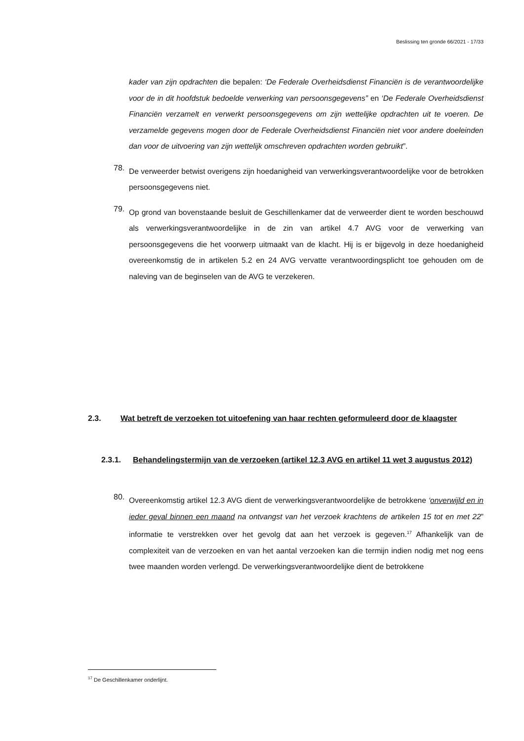Beslissing ten gronde 66/2021 - 17/33
kader van zijn opdrachten die bepalen: ‘De Federale Overheidsdienst Financiën is de verantwoordelijke voor de in dit hoofdstuk bedoelde verwerking van persoonsgegevens” en ‘De Federale Overheidsdienst Financiën verzamelt en verwerkt persoonsgegevens om zijn wettelijke opdrachten uit te voeren. De verzamelde gegevens mogen door de Federale Overheidsdienst Financiën niet voor andere doeleinden dan voor de uitvoering van zijn wettelijk omschreven opdrachten worden gebruikt”.
78.
De verweerder betwist overigens zijn hoedanigheid van verwerkingsverantwoordelijke voor de betrokken persoonsgegevens niet.
79.
Op grond van bovenstaande besluit de Geschillenkamer dat de verweerder dient te worden beschouwd als verwerkingsverantwoordelijke in de zin van artikel 4.7 AVG voor de verwerking van persoonsgegevens die het voorwerp uitmaakt van de klacht. Hij is er bijgevolg in deze hoedanigheid overeenkomstig de in artikelen 5.2 en 24 AVG vervatte verantwoordingsplicht toe gehouden om de naleving van de beginselen van de AVG te verzekeren.
2.3. Wat betreft de verzoeken tot uitoefening van haar rechten geformuleerd door de klaagster
2.3.1. Behandelingstermijn van de verzoeken (artikel 12.3 AVG en artikel 11 wet 3 augustus 2012)
80.
Overeenkomstig artikel 12.3 AVG dient de verwerkingsverantwoordelijke de betrokkene ‘onverwijld en in ieder geval binnen een maand na ontvangst van het verzoek krachtens de artikelen 15 tot en met 22” informatie te verstrekken over het gevolg dat aan het verzoek is gegeven.<sup>17</sup> Afhankelijk van de complexiteit van de verzoeken en van het aantal verzoeken kan die termijn indien nodig met nog eens twee maanden worden verlengd. De verwerkingsverantwoordelijke dient de betrokkene
<sup>17</sup> De Geschillenkamer onderlijnt.